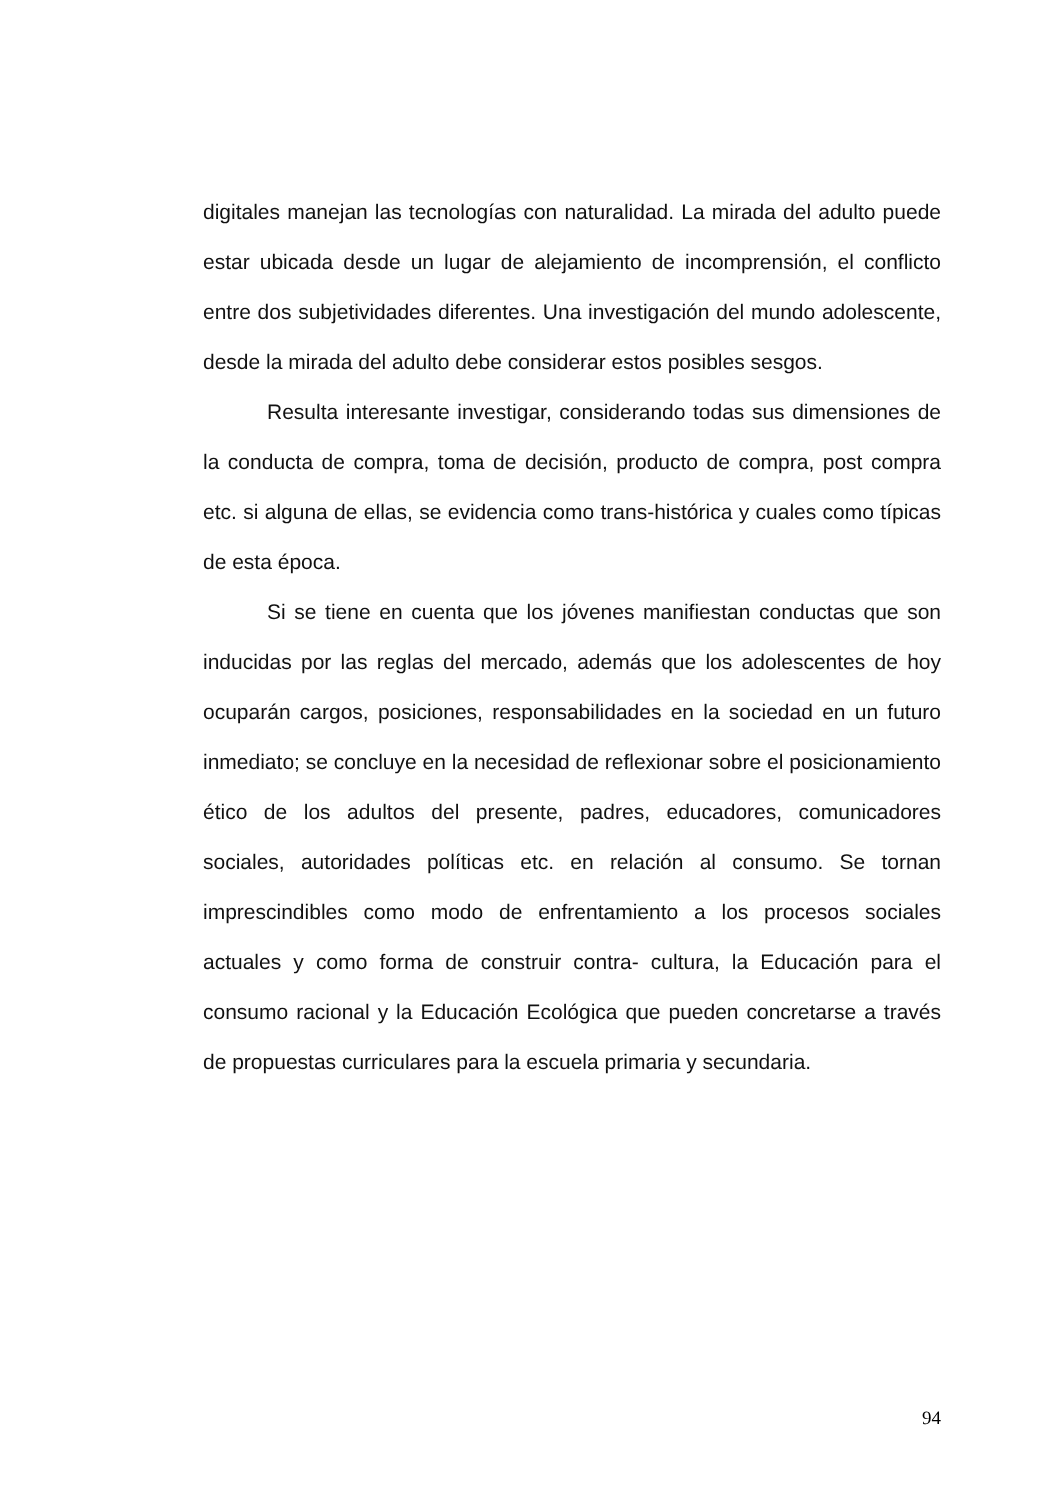digitales manejan las tecnologías con naturalidad. La mirada del adulto puede estar ubicada desde un lugar de alejamiento de incomprensión, el conflicto entre dos subjetividades diferentes. Una investigación del mundo adolescente, desde la mirada del adulto debe considerar estos posibles sesgos.
Resulta interesante investigar, considerando todas sus dimensiones de la conducta de compra, toma de decisión, producto de compra, post compra etc. si alguna de ellas, se evidencia como trans-histórica y cuales como típicas de esta época.
Si se tiene en cuenta que los jóvenes manifiestan conductas que son inducidas por las reglas del mercado, además que los adolescentes de hoy ocuparán cargos, posiciones, responsabilidades en la sociedad en un futuro inmediato; se concluye en la necesidad de reflexionar sobre el posicionamiento ético de los adultos del presente, padres, educadores, comunicadores sociales, autoridades políticas etc. en relación al consumo. Se tornan imprescindibles como modo de enfrentamiento a los procesos sociales actuales y como forma de construir contra- cultura, la Educación para el consumo racional y la Educación Ecológica que pueden concretarse a través de propuestas curriculares para la escuela primaria y secundaria.
94